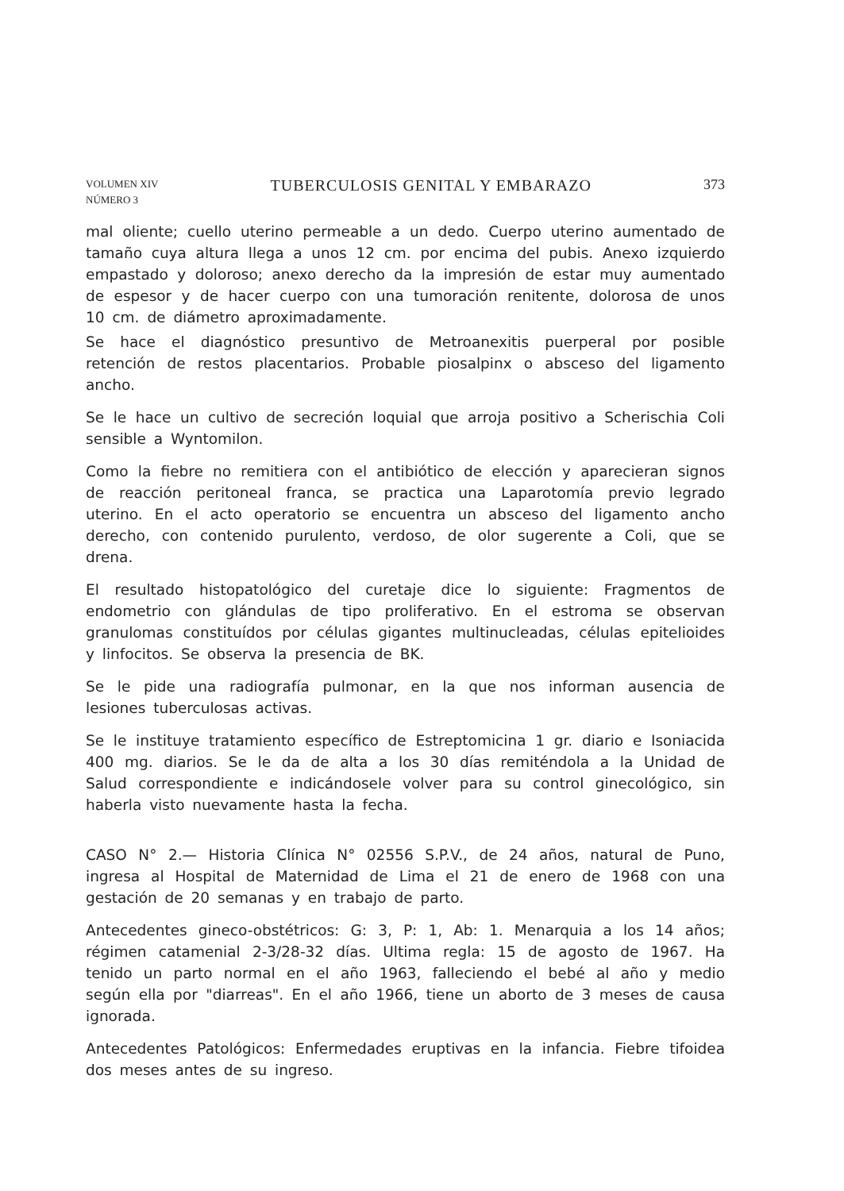VOLUMEN XIV
NÚMERO 3
TUBERCULOSIS GENITAL Y EMBARAZO
373
mal oliente; cuello uterino permeable a un dedo. Cuerpo uterino aumentado de tamaño cuya altura llega a unos 12 cm. por encima del pubis. Anexo izquierdo empastado y doloroso; anexo derecho da la impresión de estar muy aumentado de espesor y de hacer cuerpo con una tumoración renitente, dolorosa de unos 10 cm. de diámetro aproximadamente.
Se hace el diagnóstico presuntivo de Metroanexitis puerperal por posible retención de restos placentarios. Probable piosalpinx o absceso del ligamento ancho.
Se le hace un cultivo de secreción loquial que arroja positivo a Scherischia Coli sensible a Wyntomilon.
Como la fiebre no remitiera con el antibiótico de elección y aparecieran signos de reacción peritoneal franca, se practica una Laparotomía previo legrado uterino. En el acto operatorio se encuentra un absceso del ligamento ancho derecho, con contenido purulento, verdoso, de olor sugerente a Coli, que se drena.
El resultado histopatológico del curetaje dice lo siguiente: Fragmentos de endometrio con glándulas de tipo proliferativo. En el estroma se observan granulomas constituídos por células gigantes multinucleadas, células epitelioides y linfocitos. Se observa la presencia de BK.
Se le pide una radiografía pulmonar, en la que nos informan ausencia de lesiones tuberculosas activas.
Se le instituye tratamiento específico de Estreptomicina 1 gr. diario e Isoniacida 400 mg. diarios. Se le da de alta a los 30 días remiténdola a la Unidad de Salud correspondiente e indicándosele volver para su control ginecológico, sin haberla visto nuevamente hasta la fecha.
CASO N° 2.— Historia Clínica N° 02556 S.P.V., de 24 años, natural de Puno, ingresa al Hospital de Maternidad de Lima el 21 de enero de 1968 con una gestación de 20 semanas y en trabajo de parto.
Antecedentes gineco-obstétricos: G: 3, P: 1, Ab: 1. Menarquia a los 14 años; régimen catamenial 2-3/28-32 días. Ultima regla: 15 de agosto de 1967. Ha tenido un parto normal en el año 1963, falleciendo el bebé al año y medio según ella por "diarreas". En el año 1966, tiene un aborto de 3 meses de causa ignorada.
Antecedentes Patológicos: Enfermedades eruptivas en la infancia. Fiebre tifoidea dos meses antes de su ingreso.